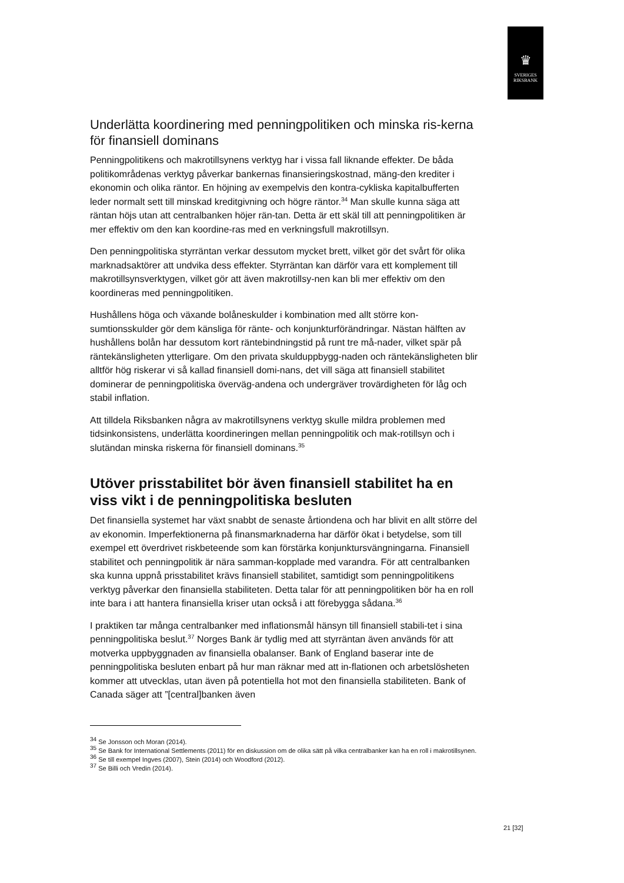♛
SVERIGES
RIKSBANK
Underlätta koordinering med penningpolitiken och minska ris-kerna för finansiell dominans
Penningpolitikens och makrotillsynens verktyg har i vissa fall liknande effekter. De båda politikområdenas verktyg påverkar bankernas finansieringskostnad, mäng-den krediter i ekonomin och olika räntor. En höjning av exempelvis den kontra-cykliska kapitalbufferten leder normalt sett till minskad kreditgivning och högre räntor.<sup>34</sup> Man skulle kunna säga att räntan höjs utan att centralbanken höjer rän-tan. Detta är ett skäl till att penningpolitiken är mer effektiv om den kan koordine-ras med en verkningsfull makrotillsyn.
Den penningpolitiska styrräntan verkar dessutom mycket brett, vilket gör det svårt för olika marknadsaktörer att undvika dess effekter. Styrräntan kan därför vara ett komplement till makrotillsynsverktygen, vilket gör att även makrotillsy-nen kan bli mer effektiv om den koordineras med penningpolitiken.
Hushållens höga och växande bolåneskulder i kombination med allt större kon-sumtionsskulder gör dem känsliga för ränte- och konjunkturförändringar. Nästan hälften av hushållens bolån har dessutom kort räntebindningstid på runt tre må-nader, vilket spär på räntekänsligheten ytterligare. Om den privata skulduppbygg-naden och räntekänsligheten blir alltför hög riskerar vi så kallad finansiell domi-nans, det vill säga att finansiell stabilitet dominerar de penningpolitiska överväg-andena och undergräver trovärdigheten för låg och stabil inflation.
Att tilldela Riksbanken några av makrotillsynens verktyg skulle mildra problemen med tidsinkonsistens, underlätta koordineringen mellan penningpolitik och mak-rotillsyn och i slutändan minska riskerna för finansiell dominans.<sup>35</sup>
Utöver prisstabilitet bör även finansiell stabilitet ha en viss vikt i de penningpolitiska besluten
Det finansiella systemet har växt snabbt de senaste årtiondena och har blivit en allt större del av ekonomin. Imperfektionerna på finansmarknaderna har därför ökat i betydelse, som till exempel ett överdrivet riskbeteende som kan förstärka konjunktursvängningarna. Finansiell stabilitet och penningpolitik är nära samman-kopplade med varandra. För att centralbanken ska kunna uppnå prisstabilitet krävs finansiell stabilitet, samtidigt som penningpolitikens verktyg påverkar den finansiella stabiliteten. Detta talar för att penningpolitiken bör ha en roll inte bara i att hantera finansiella kriser utan också i att förebygga sådana.<sup>36</sup>
I praktiken tar många centralbanker med inflationsmål hänsyn till finansiell stabili-tet i sina penningpolitiska beslut.<sup>37</sup> Norges Bank är tydlig med att styrräntan även används för att motverka uppbyggnaden av finansiella obalanser. Bank of England baserar inte de penningpolitiska besluten enbart på hur man räknar med att in-flationen och arbetslösheten kommer att utvecklas, utan även på potentiella hot mot den finansiella stabiliteten. Bank of Canada säger att ”[central]banken även
<sup>34</sup> Se Jonsson och Moran (2014).
<sup>35</sup> Se Bank for International Settlements (2011) för en diskussion om de olika sätt på vilka centralbanker kan ha en roll i makrotillsynen.
<sup>36</sup> Se till exempel Ingves (2007), Stein (2014) och Woodford (2012).
<sup>37</sup> Se Billi och Vredin (2014).
21 [32]